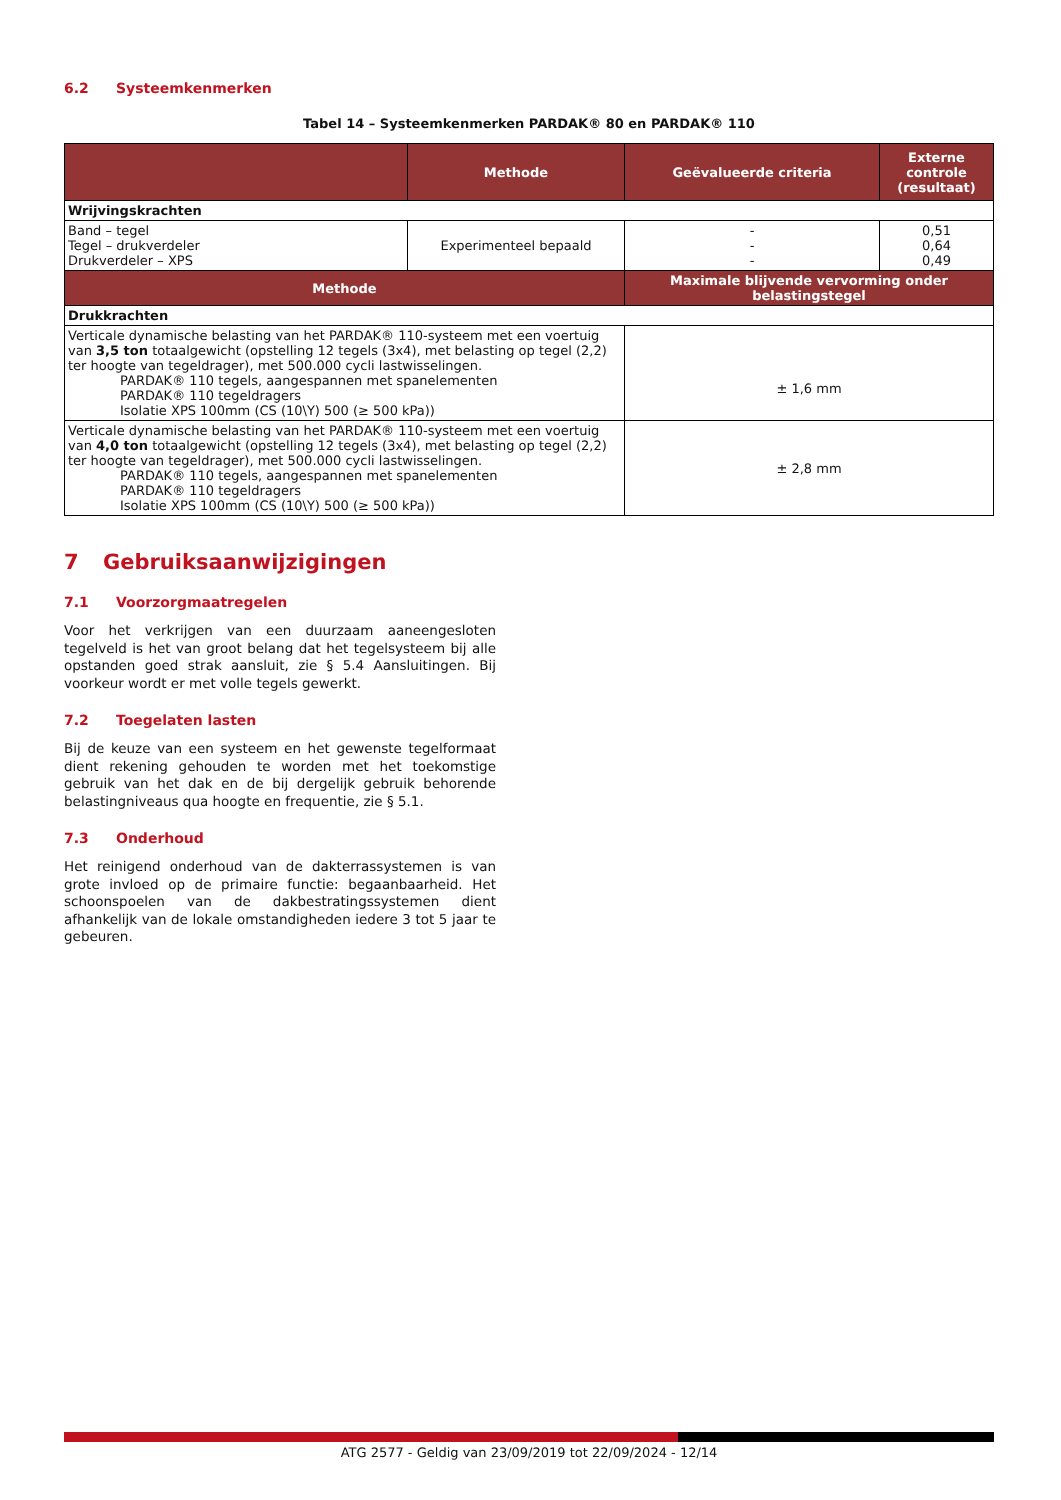6.2 Systeemkenmerken
Tabel 14 – Systeemkenmerken PARDAK® 80 en PARDAK® 110
| | Methode | Geëvalueerde criteria | Externe controle (resultaat) |
| --- | --- | --- | --- |
| Wrijvingskrachten | | | |
| Band – tegel Tegel – drukverdeler Drukverdeler – XPS | Experimenteel bepaald | - - - | 0,51 0,64 0,49 |
| Methode | | Maximale blijvende vervorming onder belastingstegel | |
| Drukkrachten | | | |
| Verticale dynamische belasting van het PARDAK® 110-systeem met een voertuig van 3,5 ton totaalgewicht (opstelling 12 tegels (3x4), met belasting op tegel (2,2) ter hoogte van tegeldrager), met 500.000 cycli lastwisselingen. PARDAK® 110 tegels, aangespannen met spanelementen PARDAK® 110 tegeldragers Isolatie XPS 100mm (CS (10\Y) 500 (≥ 500 kPa)) | | ± 1,6 mm | |
| Verticale dynamische belasting van het PARDAK® 110-systeem met een voertuig van 4,0 ton totaalgewicht (opstelling 12 tegels (3x4), met belasting op tegel (2,2) ter hoogte van tegeldrager), met 500.000 cycli lastwisselingen. PARDAK® 110 tegels, aangespannen met spanelementen PARDAK® 110 tegeldragers Isolatie XPS 100mm (CS (10\Y) 500 (≥ 500 kPa)) | | ± 2,8 mm | |
7 Gebruiksaanwijzigingen
7.1 Voorzorgmaatregelen
Voor het verkrijgen van een duurzaam aaneengesloten tegelveld is het van groot belang dat het tegelsysteem bij alle opstanden goed strak aansluit, zie § 5.4 Aansluitingen. Bij voorkeur wordt er met volle tegels gewerkt.
7.2 Toegelaten lasten
Bij de keuze van een systeem en het gewenste tegelformaat dient rekening gehouden te worden met het toekomstige gebruik van het dak en de bij dergelijk gebruik behorende belastingniveaus qua hoogte en frequentie, zie § 5.1.
7.3 Onderhoud
Het reinigend onderhoud van de dakterrassystemen is van grote invloed op de primaire functie: begaanbaarheid. Het schoonspoelen van de dakbestratingssystemen dient afhankelijk van de lokale omstandigheden iedere 3 tot 5 jaar te gebeuren.
ATG 2577 - Geldig van 23/09/2019 tot 22/09/2024 - 12/14